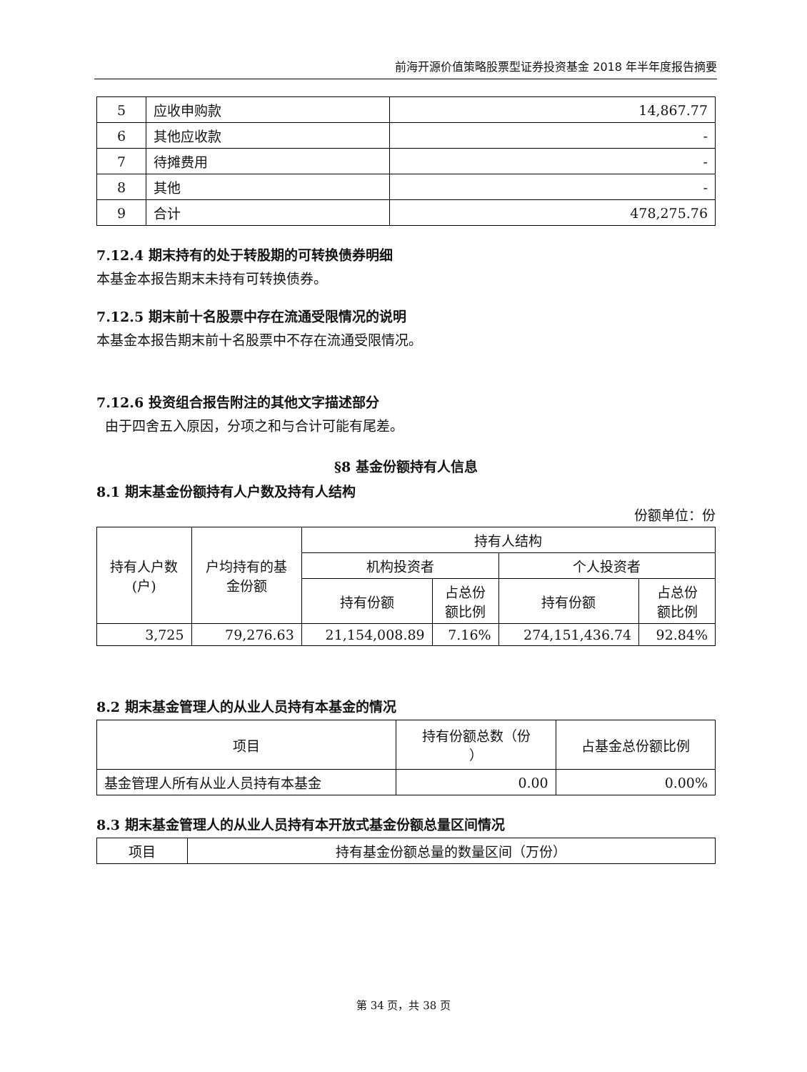前海开源价值策略股票型证券投资基金 2018 年半年度报告摘要
| 5 | 应收申购款 | 14,867.77 |
| 6 | 其他应收款 | - |
| 7 | 待摊费用 | - |
| 8 | 其他 | - |
| 9 | 合计 | 478,275.76 |
7.12.4 期末持有的处于转股期的可转换债券明细
本基金本报告期末未持有可转换债券。
7.12.5 期末前十名股票中存在流通受限情况的说明
本基金本报告期末前十名股票中不存在流通受限情况。
7.12.6 投资组合报告附注的其他文字描述部分
由于四舍五入原因，分项之和与合计可能有尾差。
§8 基金份额持有人信息
8.1 期末基金份额持有人户数及持有人结构
份额单位：份
| 持有人户数 (户) | 户均持有的基 金份额 | 持有人结构 | | | |
| --- | --- | --- | --- | --- | --- |
| | | 机构投资者 | | 个人投资者 | |
| | | 持有份额 | 占总份 额比例 | 持有份额 | 占总份 额比例 |
| 3,725 | 79,276.63 | 21,154,008.89 | 7.16% | 274,151,436.74 | 92.84% |
8.2 期末基金管理人的从业人员持有本基金的情况
| 项目 | 持有份额总数（份 ） | 占基金总份额比例 |
| --- | --- | --- |
| 基金管理人所有从业人员持有本基金 | 0.00 | 0.00% |
8.3 期末基金管理人的从业人员持有本开放式基金份额总量区间情况
| 项目 | 持有基金份额总量的数量区间（万份） |
| --- | --- |
第 34 页，共 38 页